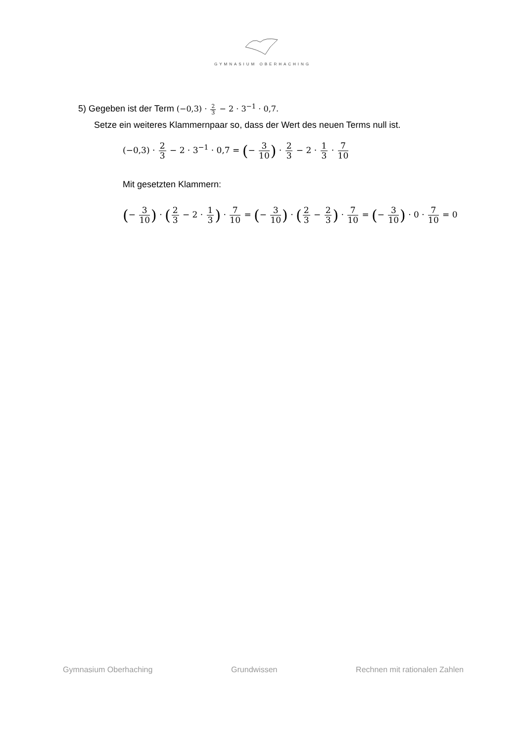GYMNASIUM OBERHACHING
5) Gegeben ist der Term (−0,3) · 2 3 − 2 · 3<sup>−1</sup> · 0,7.
Setze ein weiteres Klammernpaar so, dass der Wert des neuen Terms null ist.
(−0,3) · 2 3 − 2 · 3<sup>−1</sup> · 0,7 = (− 3 10) · 2 3 − 2 · 1 3 · 7 10
Mit gesetzten Klammern:
(− 3 10) · (2 3 − 2 · 1 3) · 7 10 = (− 3 10) · (2 3 − 2 3) · 7 10 = (− 3 10) · 0 · 7 10 = 0
Gymnasium Oberhaching Grundwissen Rechnen mit rationalen Zahlen